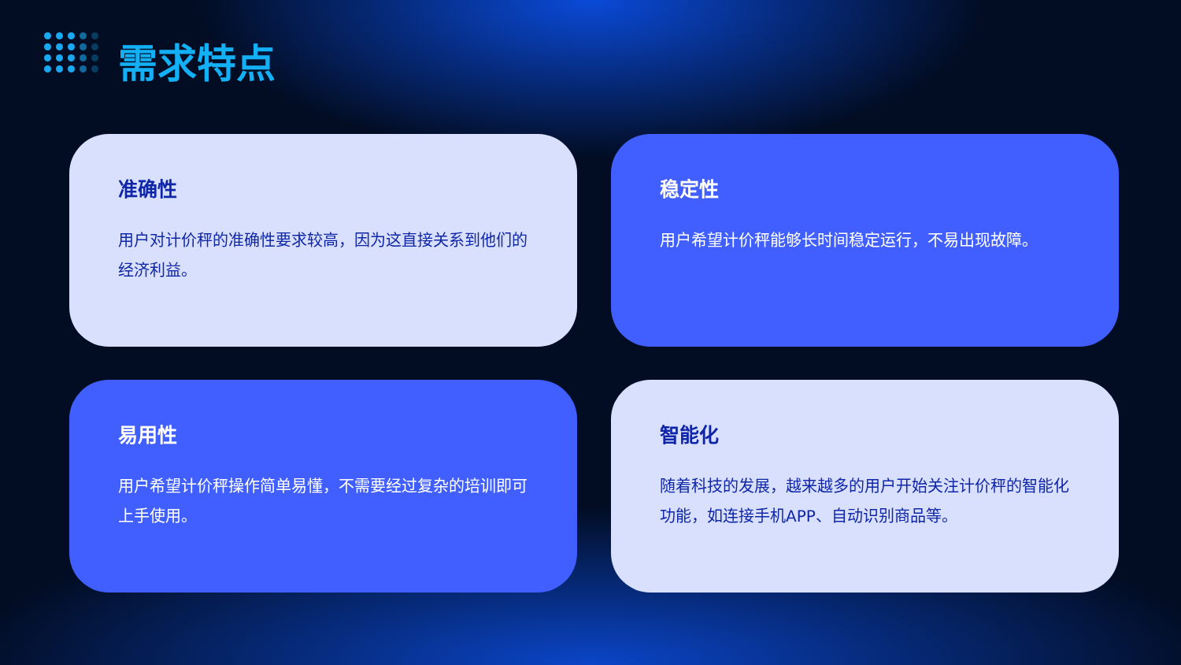需求特点
准确性
用户对计价秤的准确性要求较高，因为这直接关系到他们的经济利益。
稳定性
用户希望计价秤能够长时间稳定运行，不易出现故障。
易用性
用户希望计价秤操作简单易懂，不需要经过复杂的培训即可上手使用。
智能化
随着科技的发展，越来越多的用户开始关注计价秤的智能化功能，如连接手机APP、自动识别商品等。